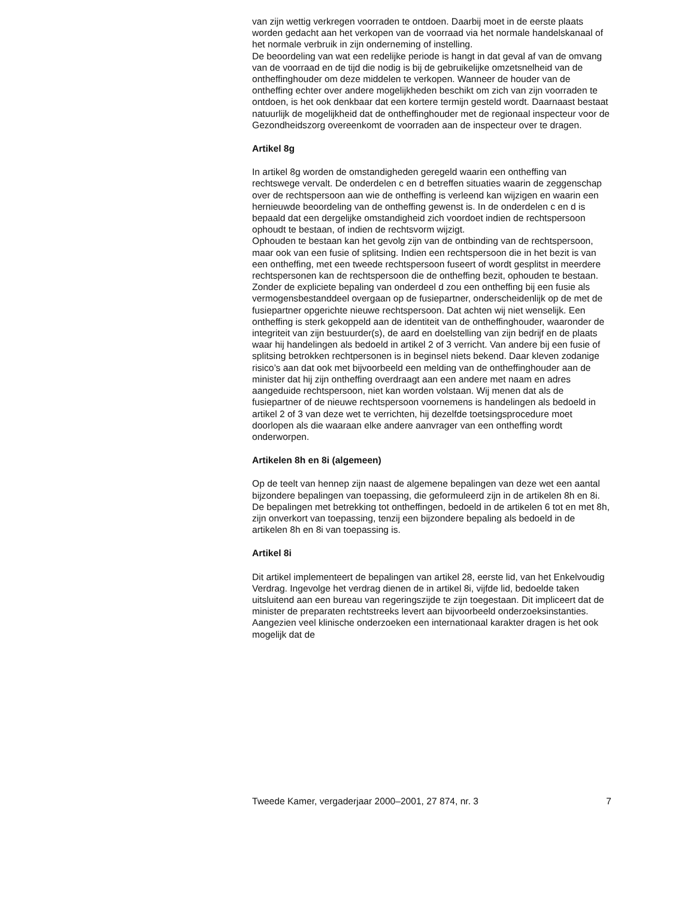van zijn wettig verkregen voorraden te ontdoen. Daarbij moet in de eerste plaats worden gedacht aan het verkopen van de voorraad via het normale handelskanaal of het normale verbruik in zijn onderneming of instelling.
De beoordeling van wat een redelijke periode is hangt in dat geval af van de omvang van de voorraad en de tijd die nodig is bij de gebruikelijke omzetsnelheid van de ontheffinghouder om deze middelen te verkopen. Wanneer de houder van de ontheffing echter over andere mogelijkheden beschikt om zich van zijn voorraden te ontdoen, is het ook denkbaar dat een kortere termijn gesteld wordt. Daarnaast bestaat natuurlijk de mogelijkheid dat de ontheffinghouder met de regionaal inspecteur voor de Gezondheidszorg overeenkomt de voorraden aan de inspecteur over te dragen.
Artikel 8g
In artikel 8g worden de omstandigheden geregeld waarin een ontheffing van rechtswege vervalt. De onderdelen c en d betreffen situaties waarin de zeggenschap over de rechtspersoon aan wie de ontheffing is verleend kan wijzigen en waarin een hernieuwde beoordeling van de ontheffing gewenst is. In de onderdelen c en d is bepaald dat een dergelijke omstandigheid zich voordoet indien de rechtspersoon ophoudt te bestaan, of indien de rechtsvorm wijzigt.
Ophouden te bestaan kan het gevolg zijn van de ontbinding van de rechtspersoon, maar ook van een fusie of splitsing. Indien een rechtspersoon die in het bezit is van een ontheffing, met een tweede rechtspersoon fuseert of wordt gesplitst in meerdere rechtspersonen kan de rechtspersoon die de ontheffing bezit, ophouden te bestaan.
Zonder de expliciete bepaling van onderdeel d zou een ontheffing bij een fusie als vermogensbestanddeel overgaan op de fusiepartner, onderscheidenlijk op de met de fusiepartner opgerichte nieuwe rechtspersoon. Dat achten wij niet wenselijk. Een ontheffing is sterk gekoppeld aan de identiteit van de ontheffinghouder, waaronder de integriteit van zijn bestuurder(s), de aard en doelstelling van zijn bedrijf en de plaats waar hij handelingen als bedoeld in artikel 2 of 3 verricht. Van andere bij een fusie of splitsing betrokken rechtpersonen is in beginsel niets bekend. Daar kleven zodanige risico’s aan dat ook met bijvoorbeeld een melding van de ontheffinghouder aan de minister dat hij zijn ontheffing overdraagt aan een andere met naam en adres aangeduide rechtspersoon, niet kan worden volstaan. Wij menen dat als de fusiepartner of de nieuwe rechtspersoon voornemens is handelingen als bedoeld in artikel 2 of 3 van deze wet te verrichten, hij dezelfde toetsingsprocedure moet doorlopen als die waaraan elke andere aanvrager van een ontheffing wordt onderworpen.
Artikelen 8h en 8i (algemeen)
Op de teelt van hennep zijn naast de algemene bepalingen van deze wet een aantal bijzondere bepalingen van toepassing, die geformuleerd zijn in de artikelen 8h en 8i. De bepalingen met betrekking tot ontheffingen, bedoeld in de artikelen 6 tot en met 8h, zijn onverkort van toepassing, tenzij een bijzondere bepaling als bedoeld in de artikelen 8h en 8i van toepassing is.
Artikel 8i
Dit artikel implementeert de bepalingen van artikel 28, eerste lid, van het Enkelvoudig Verdrag. Ingevolge het verdrag dienen de in artikel 8i, vijfde lid, bedoelde taken uitsluitend aan een bureau van regeringszijde te zijn toegestaan. Dit impliceert dat de minister de preparaten rechtstreeks levert aan bijvoorbeeld onderzoeksinstanties. Aangezien veel klinische onderzoeken een internationaal karakter dragen is het ook mogelijk dat de
Tweede Kamer, vergaderjaar 2000–2001, 27 874, nr. 3 7